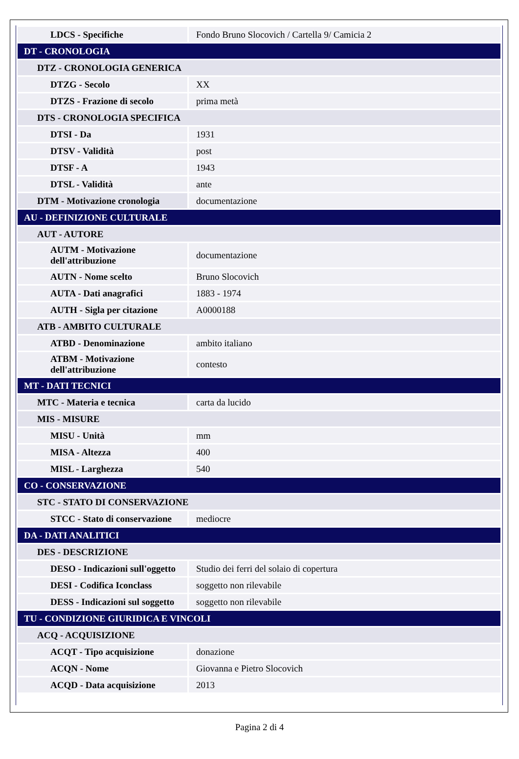| LDCS - Specifiche | Fondo Bruno Slocovich / Cartella 9/ Camicia 2 |
| DT - CRONOLOGIA | |
| DTZ - CRONOLOGIA GENERICA | |
| DTZG - Secolo | XX |
| DTZS - Frazione di secolo | prima metà |
| DTS - CRONOLOGIA SPECIFICA | |
| DTSI - Da | 1931 |
| DTSV - Validità | post |
| DTSF - A | 1943 |
| DTSL - Validità | ante |
| DTM - Motivazione cronologia | documentazione |
| AU - DEFINIZIONE CULTURALE | |
| AUT - AUTORE | |
| AUTM - Motivazione dell'attribuzione | documentazione |
| AUTN - Nome scelto | Bruno Slocovich |
| AUTA - Dati anagrafici | 1883 - 1974 |
| AUTH - Sigla per citazione | A0000188 |
| ATB - AMBITO CULTURALE | |
| ATBD - Denominazione | ambito italiano |
| ATBM - Motivazione dell'attribuzione | contesto |
| MT - DATI TECNICI | |
| MTC - Materia e tecnica | carta da lucido |
| MIS - MISURE | |
| MISU - Unità | mm |
| MISA - Altezza | 400 |
| MISL - Larghezza | 540 |
| CO - CONSERVAZIONE | |
| STC - STATO DI CONSERVAZIONE | |
| STCC - Stato di conservazione | mediocre |
| DA - DATI ANALITICI | |
| DES - DESCRIZIONE | |
| DESO - Indicazioni sull'oggetto | Studio dei ferri del solaio di copertura |
| DESI - Codifica Iconclass | soggetto non rilevabile |
| DESS - Indicazioni sul soggetto | soggetto non rilevabile |
| TU - CONDIZIONE GIURIDICA E VINCOLI | |
| ACQ - ACQUISIZIONE | |
| ACQT - Tipo acquisizione | donazione |
| ACQN - Nome | Giovanna e Pietro Slocovich |
| ACQD - Data acquisizione | 2013 |
Pagina 2 di 4